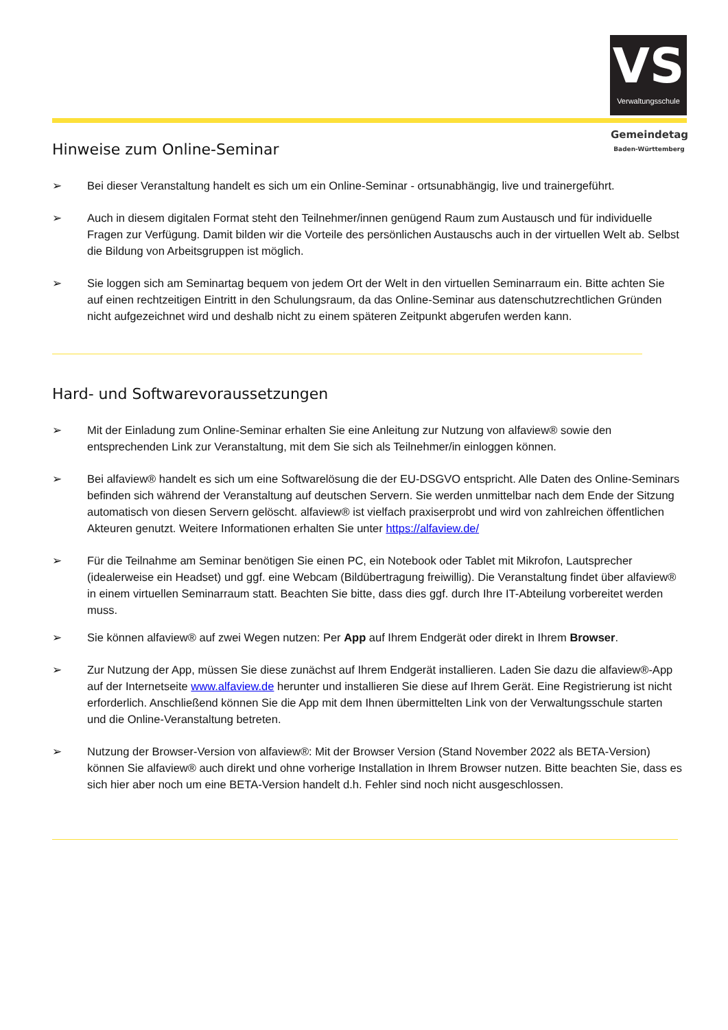VS
Verwaltungsschule
Gemeindetag
Baden-Württemberg
Hinweise zum Online-Seminar
➢ Bei dieser Veranstaltung handelt es sich um ein Online-Seminar - ortsunabhängig, live und trainergeführt.
➢ Auch in diesem digitalen Format steht den Teilnehmer/innen genügend Raum zum Austausch und für individuelle Fragen zur Verfügung. Damit bilden wir die Vorteile des persönlichen Austauschs auch in der virtuellen Welt ab. Selbst die Bildung von Arbeitsgruppen ist möglich.
➢ Sie loggen sich am Seminartag bequem von jedem Ort der Welt in den virtuellen Seminarraum ein. Bitte achten Sie auf einen rechtzeitigen Eintritt in den Schulungsraum, da das Online-Seminar aus datenschutzrechtlichen Gründen nicht aufgezeichnet wird und deshalb nicht zu einem späteren Zeitpunkt abgerufen werden kann.
Hard- und Softwarevoraussetzungen
➢ Mit der Einladung zum Online-Seminar erhalten Sie eine Anleitung zur Nutzung von alfaview® sowie den entsprechenden Link zur Veranstaltung, mit dem Sie sich als Teilnehmer/in einloggen können.
➢ Bei alfaview® handelt es sich um eine Softwarelösung die der EU-DSGVO entspricht. Alle Daten des Online-Seminars befinden sich während der Veranstaltung auf deutschen Servern. Sie werden unmittelbar nach dem Ende der Sitzung automatisch von diesen Servern gelöscht. alfaview® ist vielfach praxiserprobt und wird von zahlreichen öffentlichen Akteuren genutzt. Weitere Informationen erhalten Sie unter https://alfaview.de/
➢ Für die Teilnahme am Seminar benötigen Sie einen PC, ein Notebook oder Tablet mit Mikrofon, Lautsprecher (idealerweise ein Headset) und ggf. eine Webcam (Bildübertragung freiwillig). Die Veranstaltung findet über alfaview® in einem virtuellen Seminarraum statt. Beachten Sie bitte, dass dies ggf. durch Ihre IT-Abteilung vorbereitet werden muss.
➢ Sie können alfaview® auf zwei Wegen nutzen: Per App auf Ihrem Endgerät oder direkt in Ihrem Browser.
➢ Zur Nutzung der App, müssen Sie diese zunächst auf Ihrem Endgerät installieren. Laden Sie dazu die alfaview®-App auf der Internetseite www.alfaview.de herunter und installieren Sie diese auf Ihrem Gerät. Eine Registrierung ist nicht erforderlich. Anschließend können Sie die App mit dem Ihnen übermittelten Link von der Verwaltungsschule starten und die Online-Veranstaltung betreten.
➢ Nutzung der Browser-Version von alfaview®: Mit der Browser Version (Stand November 2022 als BETA-Version) können Sie alfaview® auch direkt und ohne vorherige Installation in Ihrem Browser nutzen. Bitte beachten Sie, dass es sich hier aber noch um eine BETA-Version handelt d.h. Fehler sind noch nicht ausgeschlossen.